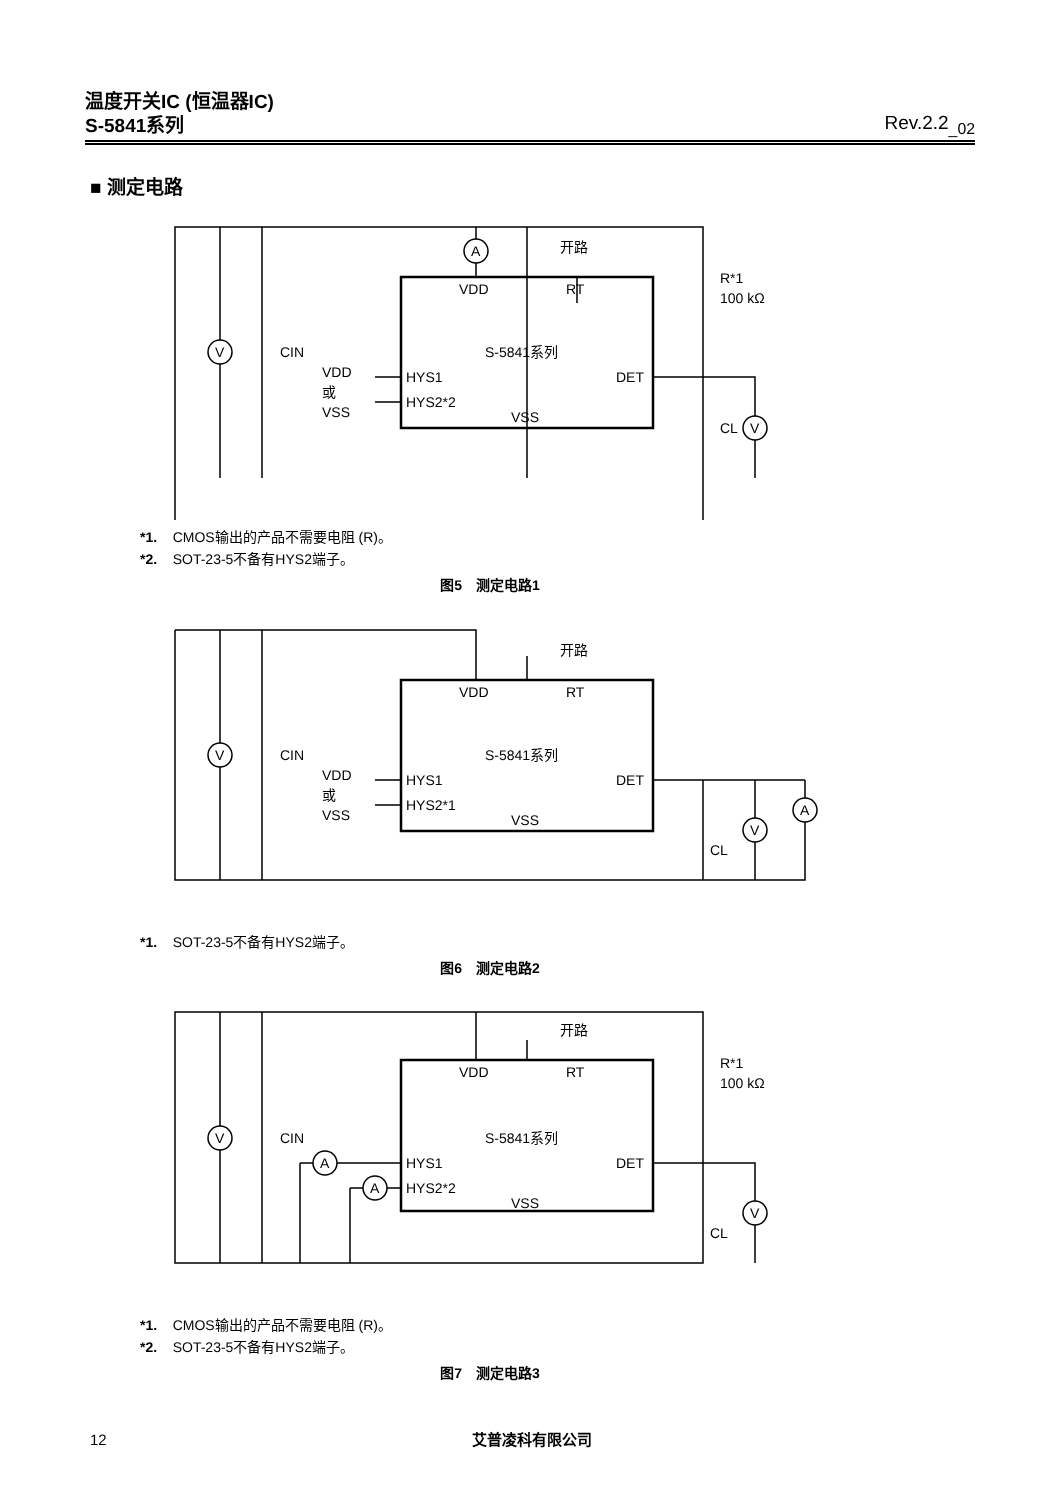温度开关IC (恒温器IC)
S-5841系列 Rev.2.2<sub>_02</sub>
■ 测定电路
A
V
V
开路
VDD
RT
S-5841系列
HYS1
HYS2*2
DET
VSS
VDD
或
VSS
CIN
CL
R*1
100 kΩ
*1. CMOS输出的产品不需要电阻 (R)。
*2. SOT-23-5不备有HYS2端子。
图5　测定电路1
V
V
A
开路
VDD
RT
S-5841系列
HYS1
HYS2*1
DET
VSS
VDD
或
VSS
CIN
CL
*1. SOT-23-5不备有HYS2端子。
图6　测定电路2
V
V
A
A
开路
VDD
RT
S-5841系列
HYS1
HYS2*2
DET
VSS
CIN
CL
R*1
100 kΩ
*1. CMOS输出的产品不需要电阻 (R)。
*2. SOT-23-5不备有HYS2端子。
图7　测定电路3
12 艾普凌科有限公司